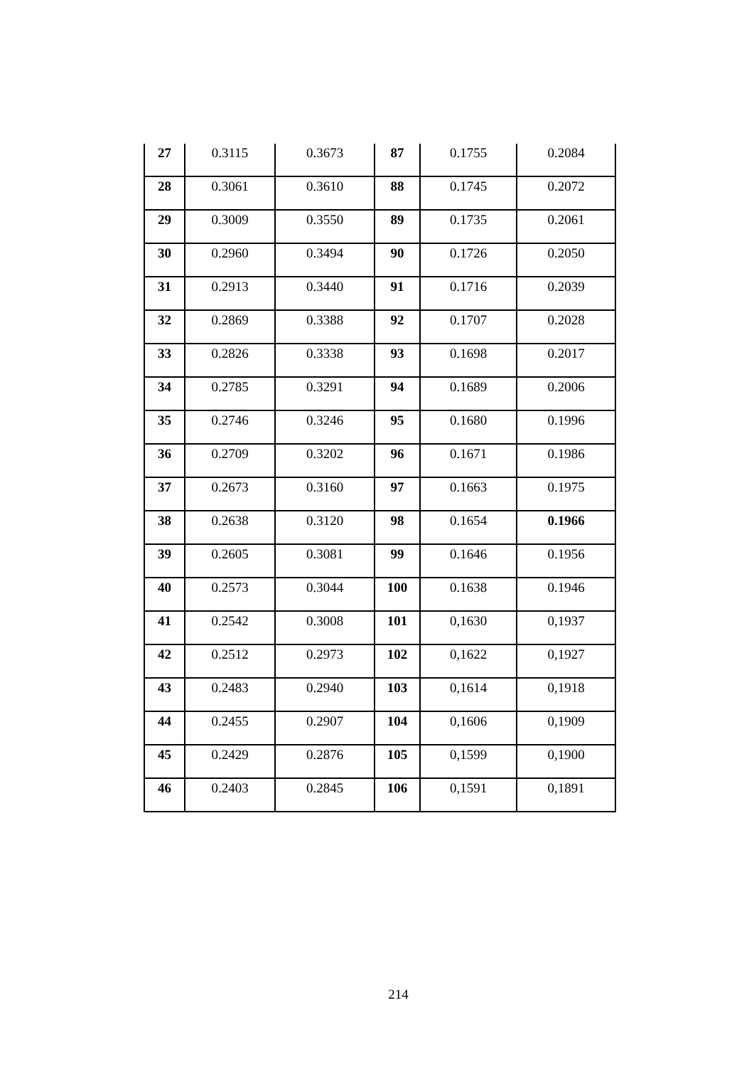| 27 | 0.3115 | 0.3673 | 87 | 0.1755 | 0.2084 |
| 28 | 0.3061 | 0.3610 | 88 | 0.1745 | 0.2072 |
| 29 | 0.3009 | 0.3550 | 89 | 0.1735 | 0.2061 |
| 30 | 0.2960 | 0.3494 | 90 | 0.1726 | 0.2050 |
| 31 | 0.2913 | 0.3440 | 91 | 0.1716 | 0.2039 |
| 32 | 0.2869 | 0.3388 | 92 | 0.1707 | 0.2028 |
| 33 | 0.2826 | 0.3338 | 93 | 0.1698 | 0.2017 |
| 34 | 0.2785 | 0.3291 | 94 | 0.1689 | 0.2006 |
| 35 | 0.2746 | 0.3246 | 95 | 0.1680 | 0.1996 |
| 36 | 0.2709 | 0.3202 | 96 | 0.1671 | 0.1986 |
| 37 | 0.2673 | 0.3160 | 97 | 0.1663 | 0.1975 |
| 38 | 0.2638 | 0.3120 | 98 | 0.1654 | 0.1966 |
| 39 | 0.2605 | 0.3081 | 99 | 0.1646 | 0.1956 |
| 40 | 0.2573 | 0.3044 | 100 | 0.1638 | 0.1946 |
| 41 | 0.2542 | 0.3008 | 101 | 0,1630 | 0,1937 |
| 42 | 0.2512 | 0.2973 | 102 | 0,1622 | 0,1927 |
| 43 | 0.2483 | 0.2940 | 103 | 0,1614 | 0,1918 |
| 44 | 0.2455 | 0.2907 | 104 | 0,1606 | 0,1909 |
| 45 | 0.2429 | 0.2876 | 105 | 0,1599 | 0,1900 |
| 46 | 0.2403 | 0.2845 | 106 | 0,1591 | 0,1891 |
214